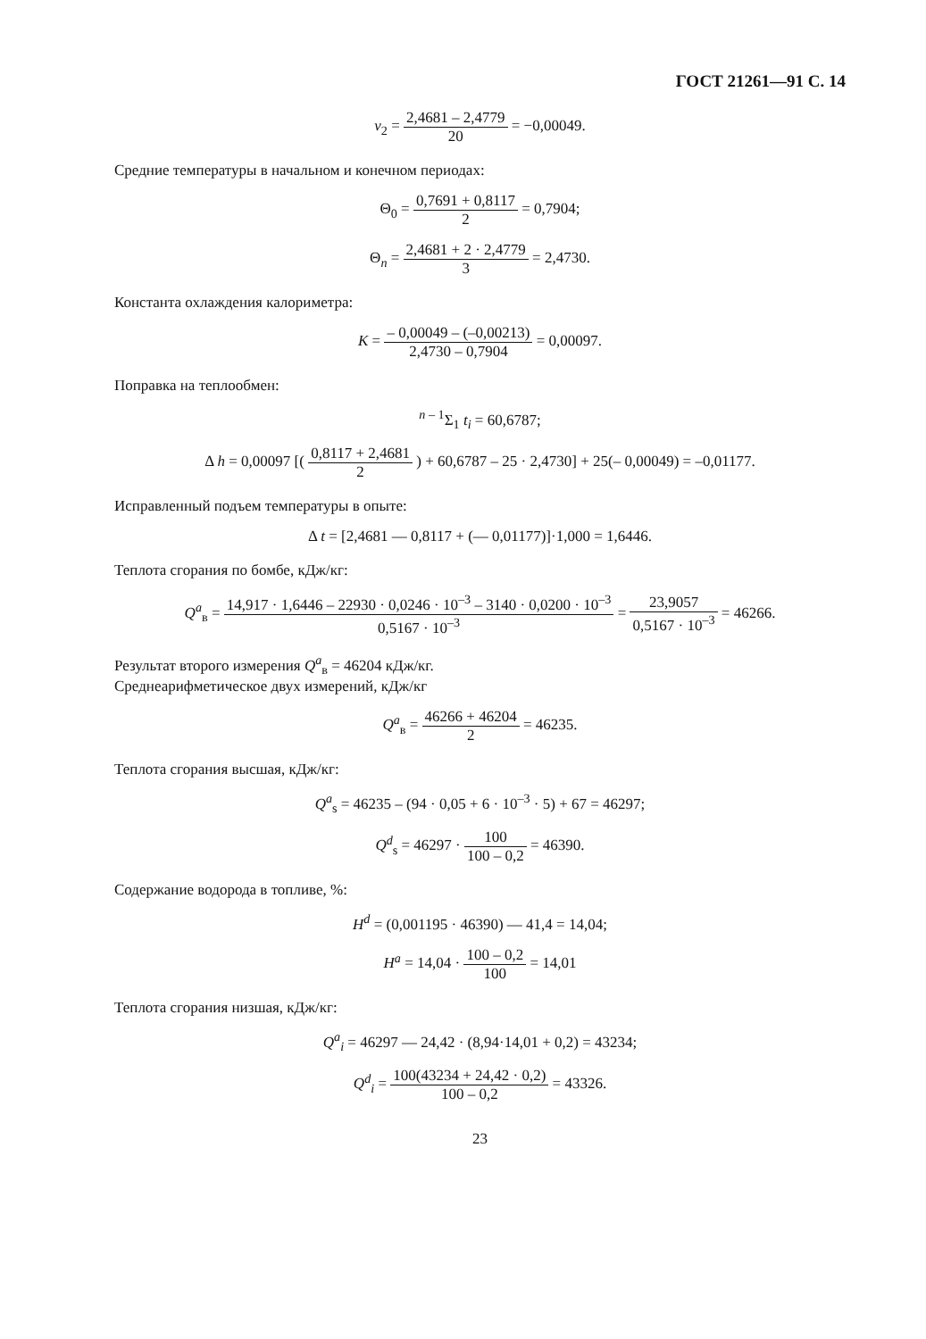ГОСТ 21261—91 С. 14
v<sub>2</sub> = 2,4681 – 2,4779 20 = −0,00049.
Средние температуры в начальном и конечном периодах:
Θ<sub>0</sub> = 0,7691 + 0,8117 2 = 0,7904;
Θ<sub>n</sub> = 2,4681 + 2 · 2,4779 3 = 2,4730.
Константа охлаждения калориметра:
K = – 0,00049 – (–0,00213) 2,4730 – 0,7904 = 0,00097.
Поправка на теплообмен:
<sup>n – 1</sup>Σ<sub>1</sub> t<sub>i</sub> = 60,6787;
Δ h = 0,00097 [( 0,8117 + 2,4681 2 ) + 60,6787 – 25 · 2,4730] + 25(– 0,00049) = –0,01177.
Исправленный подъем температуры в опыте:
Δ t = [2,4681 — 0,8117 + (— 0,01177)]·1,000 = 1,6446.
Теплота сгорания по бомбе, кДж/кг:
Q<sup>a</sup><sub>в</sub> = 14,917 · 1,6446 – 22930 · 0,0246 · 10<sup>–3</sup> – 3140 · 0,0200 · 10<sup>–3</sup> 0,5167 · 10<sup>–3</sup> = 23,9057 0,5167 · 10<sup>–3</sup> = 46266.
Результат второго измерения Q<sup>a</sup><sub>в</sub> = 46204 кДж/кг.
Среднеарифметическое двух измерений, кДж/кг
Q<sup>a</sup><sub>в</sub> = 46266 + 46204 2 = 46235.
Теплота сгорания высшая, кДж/кг:
Q<sup>a</sup><sub>s</sub> = 46235 – (94 · 0,05 + 6 · 10<sup>–3</sup> · 5) + 67 = 46297;
Q<sup>d</sup><sub>s</sub> = 46297 · 100 100 – 0,2 = 46390.
Содержание водорода в топливе, %:
H<sup>d</sup> = (0,001195 · 46390) — 41,4 = 14,04;
H<sup>a</sup> = 14,04 · 100 – 0,2 100 = 14,01
Теплота сгорания низшая, кДж/кг:
Q<sup>a</sup><sub>i</sub> = 46297 — 24,42 · (8,94·14,01 + 0,2) = 43234;
Q<sup>d</sup><sub>i</sub> = 100(43234 + 24,42 · 0,2) 100 – 0,2 = 43326.
23